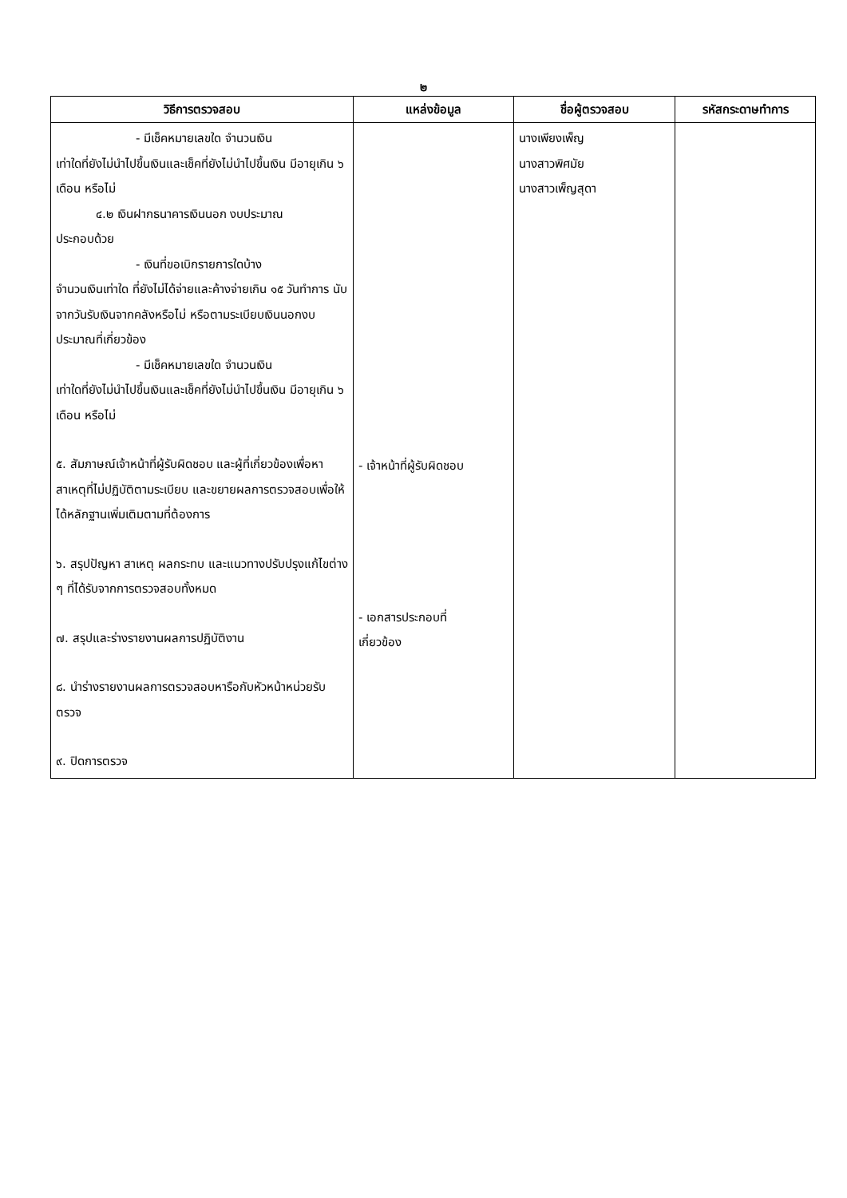๒
| วิธีการตรวจสอบ | แหล่งข้อมูล | ชื่อผู้ตรวจสอบ | รหัสกระดาษทำการ |
| --- | --- | --- | --- |
| - มีเช็คหมายเลขใด จำนวนเงิน เท่าใดที่ยังไม่นำไปขึ้นเงินและเช็คที่ยังไม่นำไปขึ้นเงิน มีอายุเกิน ๖ เดือน หรือไม่ ๔.๒ เงินฝากธนาคารเงินนอก งบประมาณ ประกอบด้วย - เงินที่ขอเบิกรายการใดบ้าง จำนวนเงินเท่าใด ที่ยังไม่ได้จ่ายและค้างจ่ายเกิน ๑๕ วันทำการ นับจากวันรับเงินจากคลังหรือไม่ หรือตามระเบียบเงินนอกงบประมาณที่เกี่ยวข้อง - มีเช็คหมายเลขใด จำนวนเงิน เท่าใดที่ยังไม่นำไปขึ้นเงินและเช็คที่ยังไม่นำไปขึ้นเงิน มีอายุเกิน ๖ เดือน หรือไม่ ๕. สัมภาษณ์เจ้าหน้าที่ผู้รับผิดชอบ และผู้ที่เกี่ยวข้องเพื่อหาสาเหตุที่ไม่ปฏิบัติตามระเบียบ และขยายผลการตรวจสอบเพื่อให้ได้หลักฐานเพิ่มเติมตามที่ต้องการ ๖. สรุปปัญหา สาเหตุ ผลกระทบ และแนวทางปรับปรุงแก้ไขต่าง ๆ ที่ได้รับจากการตรวจสอบทั้งหมด ๗. สรุปและร่างรายงานผลการปฏิบัติงาน ๘. นำร่างรายงานผลการตรวจสอบหารือกับหัวหน้าหน่วยรับตรวจ ๙. ปิดการตรวจ | - เจ้าหน้าที่ผู้รับผิดชอบ - เอกสารประกอบที่ เกี่ยวข้อง | นางเพียงเพ็ญ นางสาวพิศมัย นางสาวเพ็ญสุดา | |